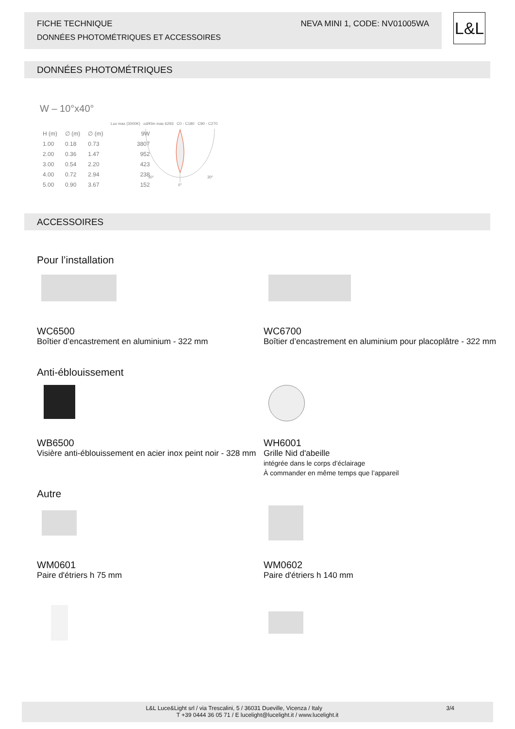FICHE TECHNIQUE
DONNÉES PHOTOMÉTRIQUES ET ACCESSOIRES
NEVA MINI 1, CODE: NV01005WA
L&L
DONNÉES PHOTOMÉTRIQUES
W – 10°x40°
Lux max (3000K) cd/Klm max 6293 C0 - C180 C90 - C270
| H (m) | ∅ (m) | ∅ (m) | 9W |
| --- | --- | --- | --- |
| 1.00 | 0.18 | 0.73 | 3807 |
| 2.00 | 0.36 | 1.47 | 952 |
| 3.00 | 0.54 | 2.20 | 423 |
| 4.00 | 0.72 | 2.94 | 238 |
| 5.00 | 0.90 | 3.67 | 152 |
30°
30°
0°
ACCESSOIRES
Pour l’installation
WC6500
Boîtier d’encastrement en aluminium - 322 mm
WC6700
Boîtier d’encastrement en aluminium pour placoplâtre - 322 mm
Anti-éblouissement
WB6500
Visière anti-éblouissement en acier inox peint noir - 328 mm
WH6001
Grille Nid d'abeille
intégrée dans le corps d’éclairage
À commander en même temps que l’appareil
Autre
WM0601
Paire d'étriers h 75 mm
WM0602
Paire d'étriers h 140 mm
L&L Luce&Light srl / via Trescalini, 5 / 36031 Dueville, Vicenza / Italy 3/4
T +39 0444 36 05 71 / E lucelight@lucelight.it / www.lucelight.it